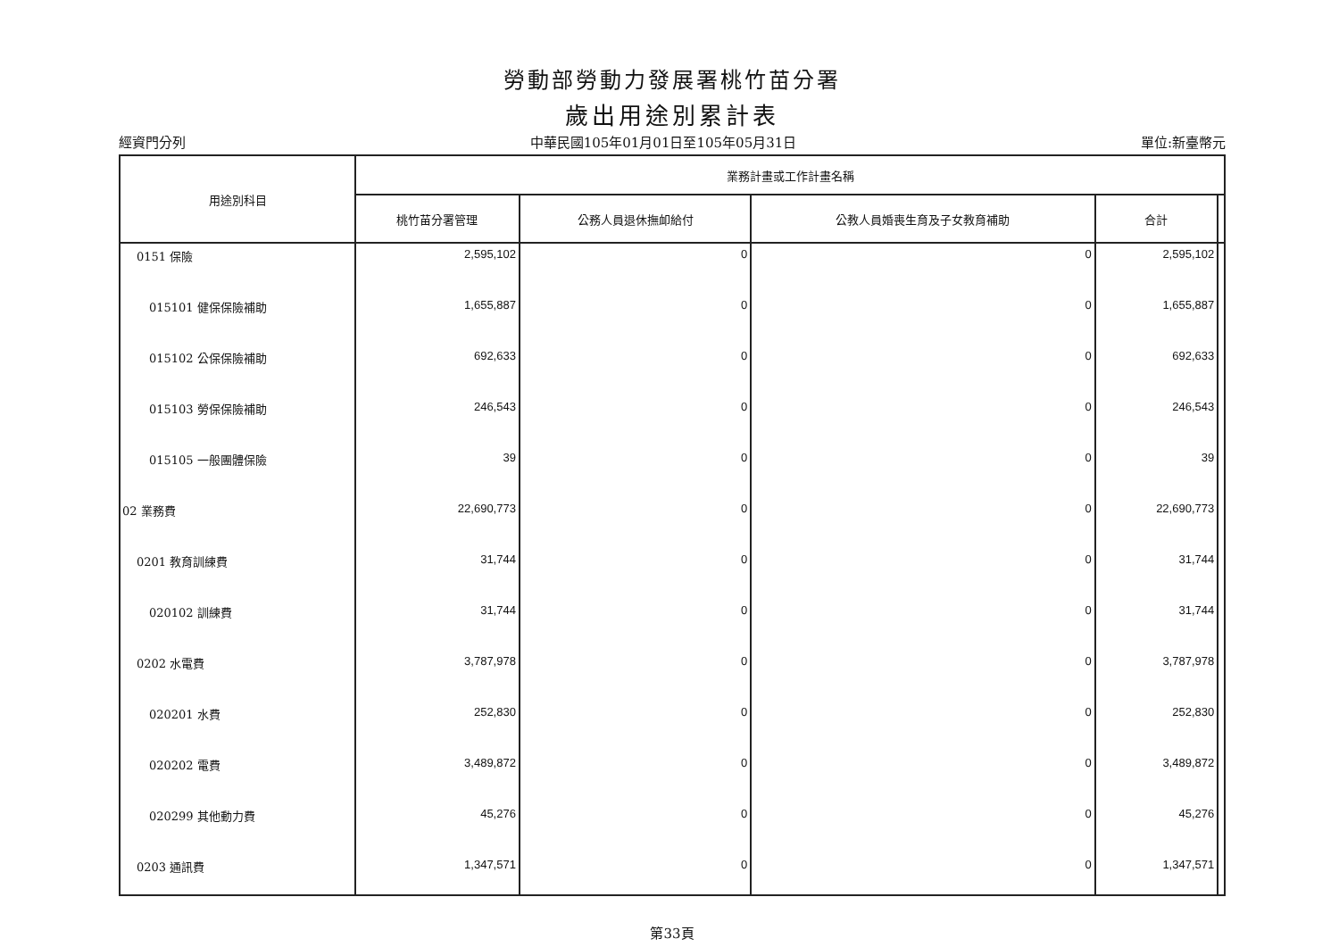勞動部勞動力發展署桃竹苗分署
歲出用途別累計表
經資門分列 中華民國105年01月01日至105年05月31日 單位:新臺幣元
| 用途別科目 | 業務計畫或工作計畫名稱 | | | | |
| --- | --- | --- | --- | --- | --- |
| | 桃竹苗分署管理 | 公務人員退休撫卹給付 | 公教人員婚喪生育及子女教育補助 | 合計 | |
| 0151 保險 | 2,595,102 | 0 | 0 | 2,595,102 | |
| 015101 健保保險補助 | 1,655,887 | 0 | 0 | 1,655,887 | |
| 015102 公保保險補助 | 692,633 | 0 | 0 | 692,633 | |
| 015103 勞保保險補助 | 246,543 | 0 | 0 | 246,543 | |
| 015105 一般團體保險 | 39 | 0 | 0 | 39 | |
| 02 業務費 | 22,690,773 | 0 | 0 | 22,690,773 | |
| 0201 教育訓練費 | 31,744 | 0 | 0 | 31,744 | |
| 020102 訓練費 | 31,744 | 0 | 0 | 31,744 | |
| 0202 水電費 | 3,787,978 | 0 | 0 | 3,787,978 | |
| 020201 水費 | 252,830 | 0 | 0 | 252,830 | |
| 020202 電費 | 3,489,872 | 0 | 0 | 3,489,872 | |
| 020299 其他動力費 | 45,276 | 0 | 0 | 45,276 | |
| 0203 通訊費 | 1,347,571 | 0 | 0 | 1,347,571 | |
第33頁